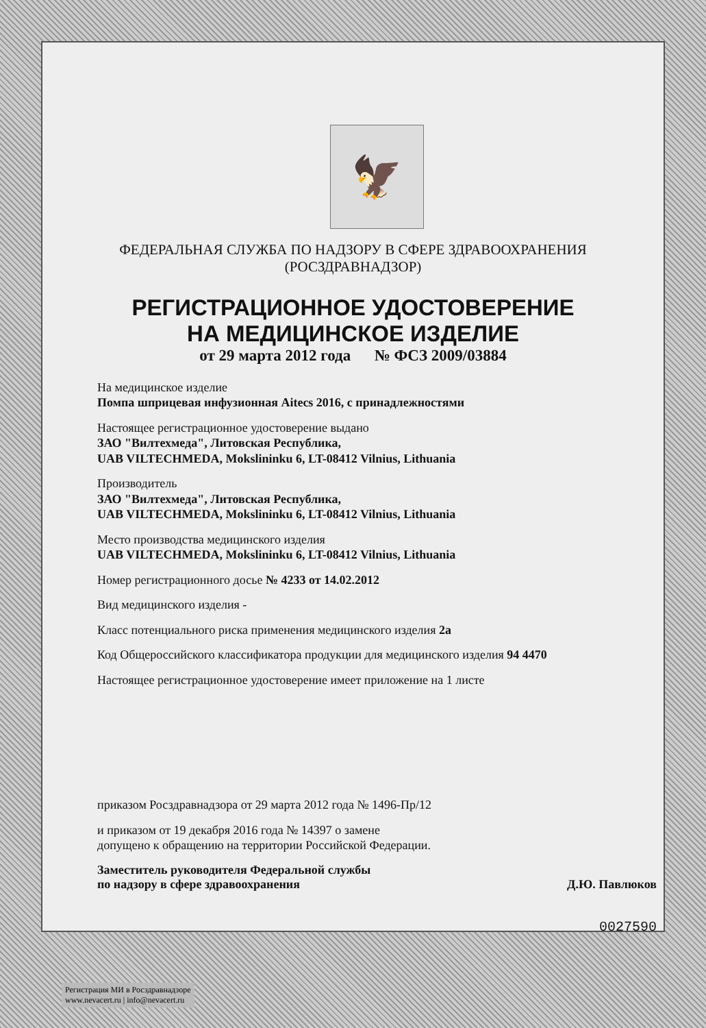🦅
ФЕДЕРАЛЬНАЯ СЛУЖБА ПО НАДЗОРУ В СФЕРЕ ЗДРАВООХРАНЕНИЯ
(РОСЗДРАВНАДЗОР)
РЕГИСТРАЦИОННОЕ УДОСТОВЕРЕНИЕ
НА МЕДИЦИНСКОЕ ИЗДЕЛИЕ
от 29 марта 2012 года № ФСЗ 2009/03884
На медицинское изделие
Помпа шприцевая инфузионная Aitecs 2016, с принадлежностями
Настоящее регистрационное удостоверение выдано
ЗАО "Вилтехмеда", Литовская Республика,
UAB VILTECHMEDA, Mokslininku 6, LT-08412 Vilnius, Lithuania
Производитель
ЗАО "Вилтехмеда", Литовская Республика,
UAB VILTECHMEDA, Mokslininku 6, LT-08412 Vilnius, Lithuania
Место производства медицинского изделия
UAB VILTECHMEDA, Mokslininku 6, LT-08412 Vilnius, Lithuania
Номер регистрационного досье № 4233 от 14.02.2012
Вид медицинского изделия -
Класс потенциального риска применения медицинского изделия 2а
Код Общероссийского классификатора продукции для медицинского изделия 94 4470
Настоящее регистрационное удостоверение имеет приложение на 1 листе
приказом Росздравнадзора от 29 марта 2012 года № 1496-Пр/12
и приказом от 19 декабря 2016 года № 14397 о замене
допущено к обращению на территории Российской Федерации.
Заместитель руководителя Федеральной службы
по надзору в сфере здравоохранения Д.Ю. Павлюков
0027590
Регистрация МИ в Росздравнадзоре
www.nevacert.ru | info@nevacert.ru